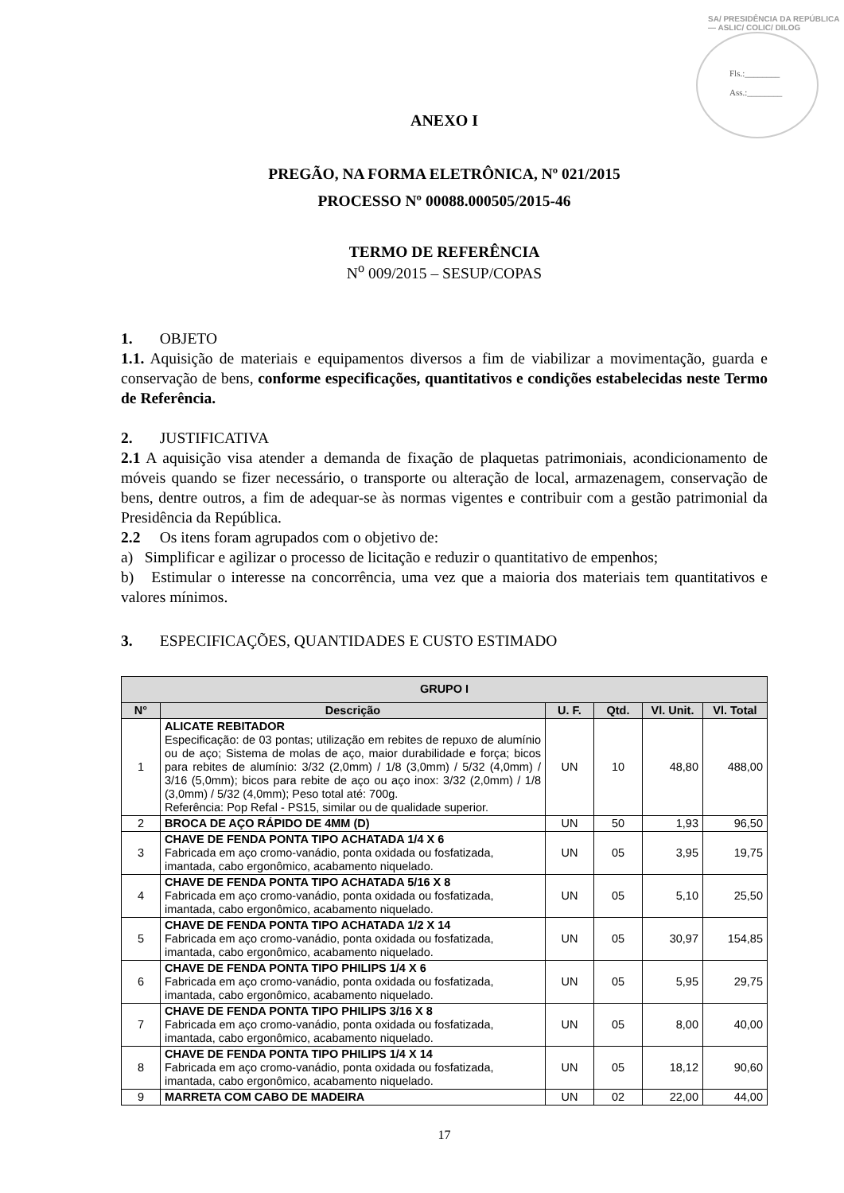SA/ PRESIDÊNCIA DA REPÚBLICA — ASLIC/ COLIC/ DILOG
Fls.:________
Ass.:________
ANEXO I
PREGÃO, NA FORMA ELETRÔNICA, Nº 021/2015
PROCESSO Nº 00088.000505/2015-46
TERMO DE REFERÊNCIA
N<sup>o</sup> 009/2015 – SESUP/COPAS
1. OBJETO
1.1. Aquisição de materiais e equipamentos diversos a fim de viabilizar a movimentação, guarda e conservação de bens, conforme especificações, quantitativos e condições estabelecidas neste Termo de Referência.
2. JUSTIFICATIVA
2.1 A aquisição visa atender a demanda de fixação de plaquetas patrimoniais, acondicionamento de móveis quando se fizer necessário, o transporte ou alteração de local, armazenagem, conservação de bens, dentre outros, a fim de adequar-se às normas vigentes e contribuir com a gestão patrimonial da Presidência da República.
2.2 Os itens foram agrupados com o objetivo de:
a) Simplificar e agilizar o processo de licitação e reduzir o quantitativo de empenhos;
b) Estimular o interesse na concorrência, uma vez que a maioria dos materiais tem quantitativos e valores mínimos.
3. ESPECIFICAÇÕES, QUANTIDADES E CUSTO ESTIMADO
| GRUPO I | | | | | |
| --- | --- | --- | --- | --- | --- |
| N° | Descrição | U. F. | Qtd. | Vl. Unit. | Vl. Total |
| 1 | ALICATE REBITADOR Especificação: de 03 pontas; utilização em rebites de repuxo de alumínio ou de aço; Sistema de molas de aço, maior durabilidade e força; bicos para rebites de alumínio: 3/32 (2,0mm) / 1/8 (3,0mm) / 5/32 (4,0mm) / 3/16 (5,0mm); bicos para rebite de aço ou aço inox: 3/32 (2,0mm) / 1/8 (3,0mm) / 5/32 (4,0mm); Peso total até: 700g. Referência: Pop Refal - PS15, similar ou de qualidade superior. | UN | 10 | 48,80 | 488,00 |
| 2 | BROCA DE AÇO RÁPIDO DE 4MM (D) | UN | 50 | 1,93 | 96,50 |
| 3 | CHAVE DE FENDA PONTA TIPO ACHATADA 1/4 X 6 Fabricada em aço cromo-vanádio, ponta oxidada ou fosfatizada, imantada, cabo ergonômico, acabamento niquelado. | UN | 05 | 3,95 | 19,75 |
| 4 | CHAVE DE FENDA PONTA TIPO ACHATADA 5/16 X 8 Fabricada em aço cromo-vanádio, ponta oxidada ou fosfatizada, imantada, cabo ergonômico, acabamento niquelado. | UN | 05 | 5,10 | 25,50 |
| 5 | CHAVE DE FENDA PONTA TIPO ACHATADA 1/2 X 14 Fabricada em aço cromo-vanádio, ponta oxidada ou fosfatizada, imantada, cabo ergonômico, acabamento niquelado. | UN | 05 | 30,97 | 154,85 |
| 6 | CHAVE DE FENDA PONTA TIPO PHILIPS 1/4 X 6 Fabricada em aço cromo-vanádio, ponta oxidada ou fosfatizada, imantada, cabo ergonômico, acabamento niquelado. | UN | 05 | 5,95 | 29,75 |
| 7 | CHAVE DE FENDA PONTA TIPO PHILIPS 3/16 X 8 Fabricada em aço cromo-vanádio, ponta oxidada ou fosfatizada, imantada, cabo ergonômico, acabamento niquelado. | UN | 05 | 8,00 | 40,00 |
| 8 | CHAVE DE FENDA PONTA TIPO PHILIPS 1/4 X 14 Fabricada em aço cromo-vanádio, ponta oxidada ou fosfatizada, imantada, cabo ergonômico, acabamento niquelado. | UN | 05 | 18,12 | 90,60 |
| 9 | MARRETA COM CABO DE MADEIRA | UN | 02 | 22,00 | 44,00 |
17